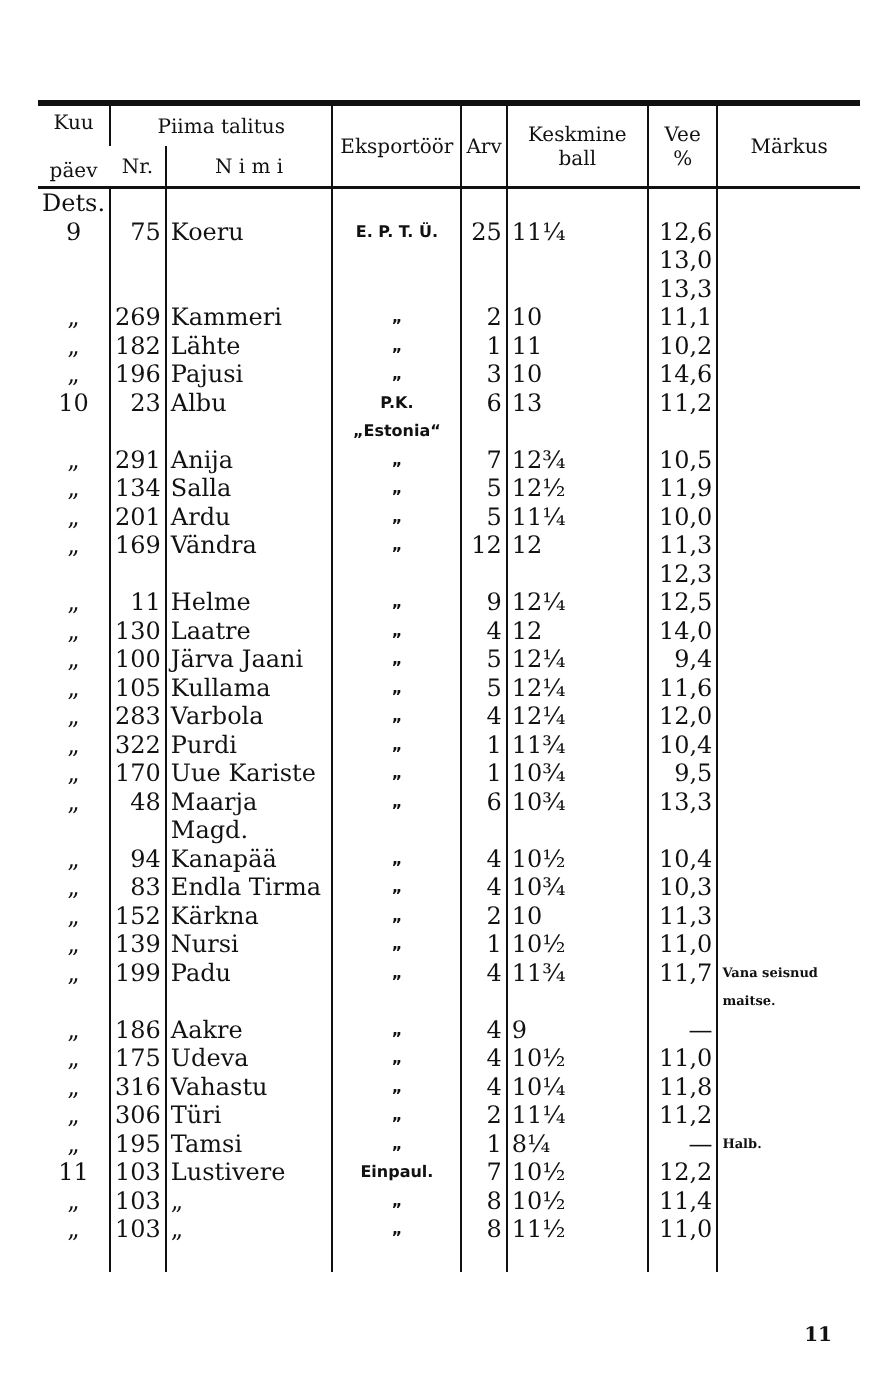| Kuu päev | Piima talitus | | Eksportöör | Arv | Keskmine ball | Vee % | Märkus |
| --- | --- | --- | --- | --- | --- | --- | --- |
| | Nr. | N i m i | | | | | |
| Dets. 9 | 75 | Koeru | E. P. T. Ü. | 25 | 11¼ | 12,6 13,0 13,3 | |
| „ | 269 | Kammeri | „ | 2 | 10 | 11,1 | |
| „ | 182 | Lähte | „ | 1 | 11 | 10,2 | |
| „ | 196 | Pajusi | „ | 3 | 10 | 14,6 | |
| 10 | 23 | Albu | P.K.„Estonia“ | 6 | 13 | 11,2 | |
| „ | 291 | Anija | „ | 7 | 12¾ | 10,5 | |
| „ | 134 | Salla | „ | 5 | 12½ | 11,9 | |
| „ | 201 | Ardu | „ | 5 | 11¼ | 10,0 | |
| „ | 169 | Vändra | „ | 12 | 12 | 11,3 12,3 | |
| „ | 11 | Helme | „ | 9 | 12¼ | 12,5 | |
| „ | 130 | Laatre | „ | 4 | 12 | 14,0 | |
| „ | 100 | Järva Jaani | „ | 5 | 12¼ | 9,4 | |
| „ | 105 | Kullama | „ | 5 | 12¼ | 11,6 | |
| „ | 283 | Varbola | „ | 4 | 12¼ | 12,0 | |
| „ | 322 | Purdi | „ | 1 | 11¾ | 10,4 | |
| „ | 170 | Uue Kariste | „ | 1 | 10¾ | 9,5 | |
| „ | 48 | Maarja Magd. | „ | 6 | 10¾ | 13,3 | |
| „ | 94 | Kanapää | „ | 4 | 10½ | 10,4 | |
| „ | 83 | Endla Tirma | „ | 4 | 10¾ | 10,3 | |
| „ | 152 | Kärkna | „ | 2 | 10 | 11,3 | |
| „ | 139 | Nursi | „ | 1 | 10½ | 11,0 | |
| „ | 199 | Padu | „ | 4 | 11¾ | 11,7 | Vana seisnud maitse. |
| „ | 186 | Aakre | „ | 4 | 9 | — | |
| „ | 175 | Udeva | „ | 4 | 10½ | 11,0 | |
| „ | 316 | Vahastu | „ | 4 | 10¼ | 11,8 | |
| „ | 306 | Türi | „ | 2 | 11¼ | 11,2 | |
| „ | 195 | Tamsi | „ | 1 | 8¼ | — | Halb. |
| 11 | 103 | Lustivere | Einpaul. | 7 | 10½ | 12,2 | |
| „ | 103 | „ | „ | 8 | 10½ | 11,4 | |
| „ | 103 | „ | „ | 8 | 11½ | 11,0 | |
11